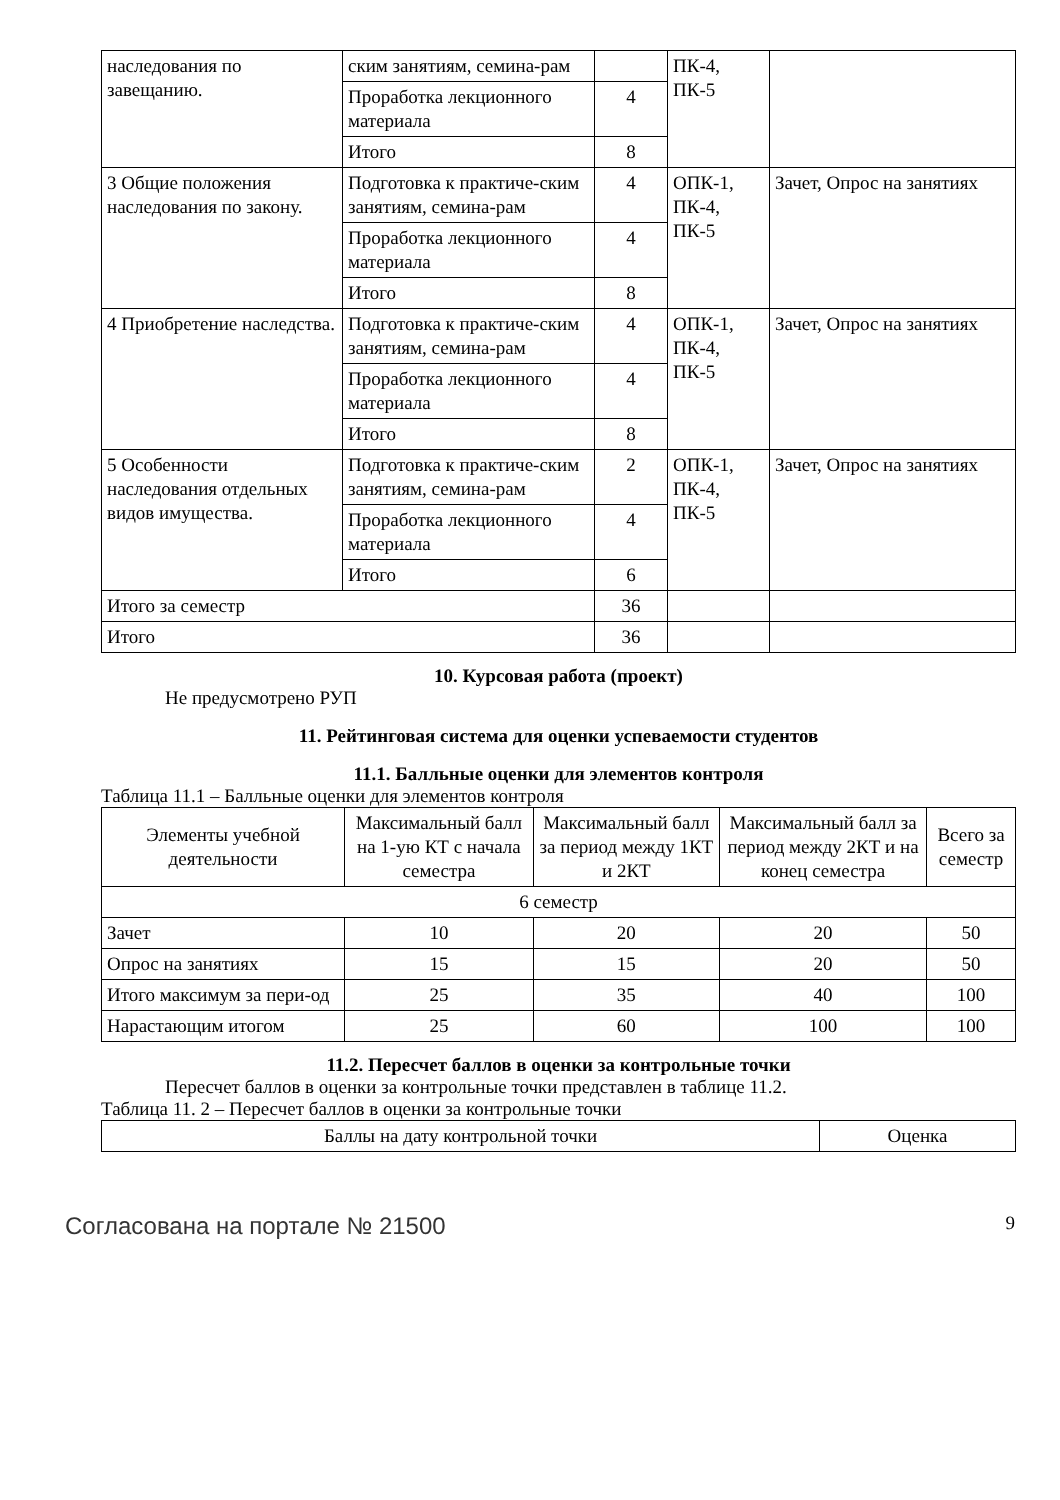| наследования по завещанию. | ским занятиям, семина-рам | | ПК-4, ПК-5 | |
| | Проработка лекционного материала | 4 | | |
| | Итого | 8 | | |
| 3 Общие положения наследования по закону. | Подготовка к практиче-ским занятиям, семина-рам | 4 | ОПК-1, ПК-4, ПК-5 | Зачет, Опрос на занятиях |
| | Проработка лекционного материала | 4 | | |
| | Итого | 8 | | |
| 4 Приобретение наследства. | Подготовка к практиче-ским занятиям, семина-рам | 4 | ОПК-1, ПК-4, ПК-5 | Зачет, Опрос на занятиях |
| | Проработка лекционного материала | 4 | | |
| | Итого | 8 | | |
| 5 Особенности наследования отдельных видов имущества. | Подготовка к практиче-ским занятиям, семина-рам | 2 | ОПК-1, ПК-4, ПК-5 | Зачет, Опрос на занятиях |
| | Проработка лекционного материала | 4 | | |
| | Итого | 6 | | |
| Итого за семестр | | 36 | | |
| Итого | | 36 | | |
10. Курсовая работа (проект)
Не предусмотрено РУП
11. Рейтинговая система для оценки успеваемости студентов
11.1. Балльные оценки для элементов контроля
Таблица 11.1 – Балльные оценки для элементов контроля
| Элементы учебной деятельности | Максимальный балл на 1-ую КТ с начала семестра | Максимальный балл за период между 1КТ и 2КТ | Максимальный балл за период между 2КТ и на конец семестра | Всего за семестр |
| --- | --- | --- | --- | --- |
| 6 семестр | | | | |
| Зачет | 10 | 20 | 20 | 50 |
| Опрос на занятиях | 15 | 15 | 20 | 50 |
| Итого максимум за пери-од | 25 | 35 | 40 | 100 |
| Нарастающим итогом | 25 | 60 | 100 | 100 |
11.2. Пересчет баллов в оценки за контрольные точки
Пересчет баллов в оценки за контрольные точки представлен в таблице 11.2.
Таблица 11. 2 – Пересчет баллов в оценки за контрольные точки
| Баллы на дату контрольной точки | Оценка |
| --- | --- |
Согласована на портале № 21500 9